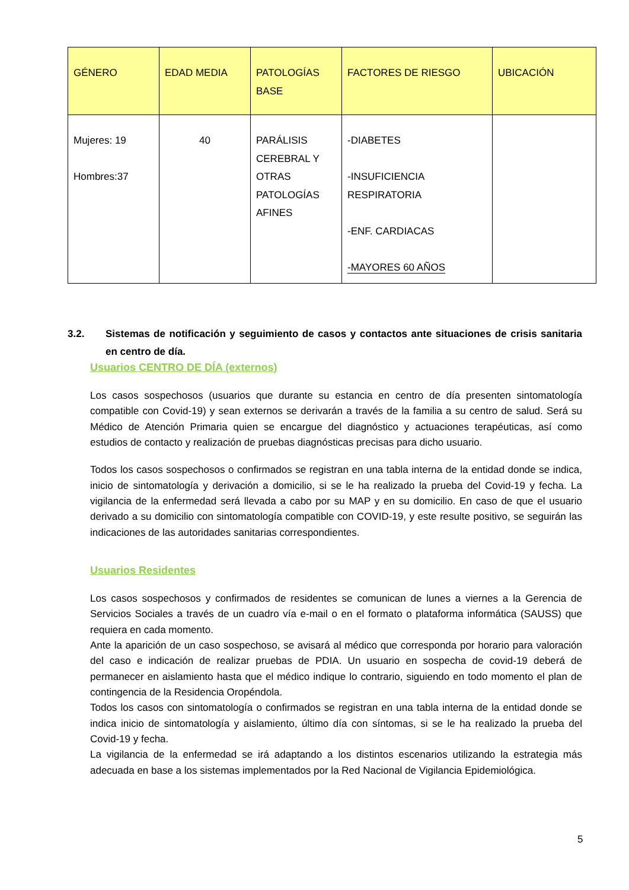| GÉNERO | EDAD MEDIA | PATOLOGÍAS BASE | FACTORES DE RIESGO | UBICACIÓN |
| --- | --- | --- | --- | --- |
| Mujeres: 19 Hombres:37 | 40 | PARÁLISIS CEREBRAL Y OTRAS PATOLOGÍAS AFINES | -DIABETES -INSUFICIENCIA RESPIRATORIA -ENF. CARDIACAS -MAYORES 60 AÑOS | |
3.2. Sistemas de notificación y seguimiento de casos y contactos ante situaciones de crisis sanitaria en centro de día.
Usuarios CENTRO DE DÍA (externos)
Los casos sospechosos (usuarios que durante su estancia en centro de día presenten sintomatología compatible con Covid-19) y sean externos se derivarán a través de la familia a su centro de salud. Será su Médico de Atención Primaria quien se encargue del diagnóstico y actuaciones terapéuticas, así como estudios de contacto y realización de pruebas diagnósticas precisas para dicho usuario.
Todos los casos sospechosos o confirmados se registran en una tabla interna de la entidad donde se indica, inicio de sintomatología y derivación a domicilio, si se le ha realizado la prueba del Covid-19 y fecha. La vigilancia de la enfermedad será llevada a cabo por su MAP y en su domicilio. En caso de que el usuario derivado a su domicilio con sintomatología compatible con COVID-19, y este resulte positivo, se seguirán las indicaciones de las autoridades sanitarias correspondientes.
Usuarios Residentes
Los casos sospechosos y confirmados de residentes se comunican de lunes a viernes a la Gerencia de Servicios Sociales a través de un cuadro vía e-mail o en el formato o plataforma informática (SAUSS) que requiera en cada momento.
Ante la aparición de un caso sospechoso, se avisará al médico que corresponda por horario para valoración del caso e indicación de realizar pruebas de PDIA. Un usuario en sospecha de covid-19 deberá de permanecer en aislamiento hasta que el médico indique lo contrario, siguiendo en todo momento el plan de contingencia de la Residencia Oropéndola.
Todos los casos con sintomatología o confirmados se registran en una tabla interna de la entidad donde se indica inicio de sintomatología y aislamiento, último día con síntomas, si se le ha realizado la prueba del Covid-19 y fecha.
La vigilancia de la enfermedad se irá adaptando a los distintos escenarios utilizando la estrategia más adecuada en base a los sistemas implementados por la Red Nacional de Vigilancia Epidemiológica.
5